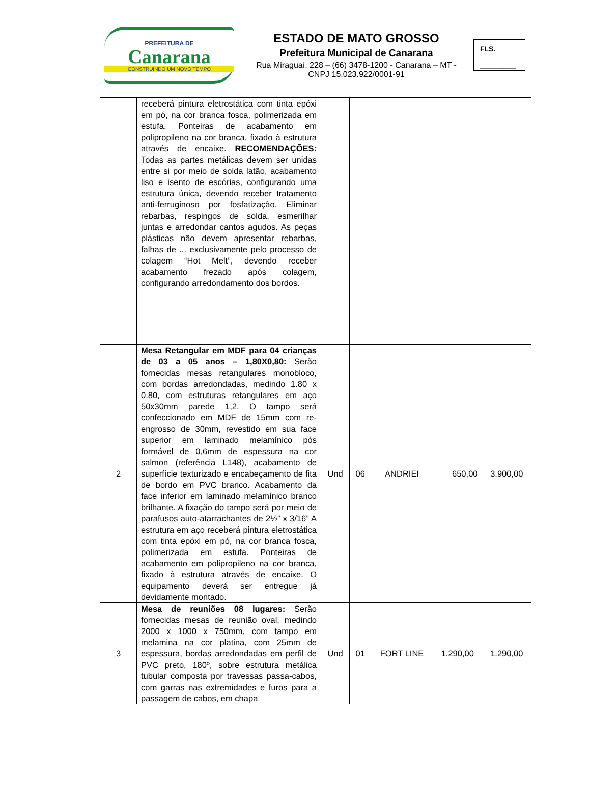PREFEITURA DE
Canarana
CONSTRUINDO UM NOVO TEMPO
ESTADO DE MATO GROSSO
Prefeitura Municipal de Canarana
Rua Miraguaí, 228 – (66) 3478-1200 - Canarana – MT - CNPJ 15.023.922/0001-91
FLS.______
_________
| | receberá pintura eletrostática com tinta epóxi em pó, na cor branca fosca, polimerizada em estufa. Ponteiras de acabamento em polipropileno na cor branca, fixado à estrutura através de encaixe. RECOMENDAÇÕES: Todas as partes metálicas devem ser unidas entre si por meio de solda latão, acabamento liso e isento de escórias, configurando uma estrutura única, devendo receber tratamento anti-ferruginoso por fosfatização. Eliminar rebarbas, respingos de solda, esmerilhar juntas e arredondar cantos agudos. As peças plásticas não devem apresentar rebarbas, falhas de ... exclusivamente pelo processo de colagem “Hot Melt”, devendo receber acabamento frezado após colagem, configurando arredondamento dos bordos. | | | | | |
| 2 | Mesa Retangular em MDF para 04 crianças de 03 a 05 anos – 1,80X0,80: Serão fornecidas mesas retangulares monobloco, com bordas arredondadas, medindo 1.80 x 0.80, com estruturas retangulares em aço 50x30mm parede 1,2. O tampo será confeccionado em MDF de 15mm com re-engrosso de 30mm, revestido em sua face superior em laminado melamínico pós formável de 0,6mm de espessura na cor salmon (referência L148), acabamento de superfície texturizado e encabeçamento de fita de bordo em PVC branco. Acabamento da face inferior em laminado melamínico branco brilhante. A fixação do tampo será por meio de parafusos auto-atarrachantes de 2½” x 3/16” A estrutura em aço receberá pintura eletrostática com tinta epóxi em pó, na cor branca fosca, polimerizada em estufa. Ponteiras de acabamento em polipropileno na cor branca, fixado à estrutura através de encaixe. O equipamento deverá ser entregue já devidamente montado. | Und | 06 | ANDRIEI | 650,00 | 3.900,00 |
| 3 | Mesa de reuniões 08 lugares: Serão fornecidas mesas de reunião oval, medindo 2000 x 1000 x 750mm, com tampo em melamina na cor platina, com 25mm de espessura, bordas arredondadas em perfil de PVC preto, 180º, sobre estrutura metálica tubular composta por travessas passa-cabos, com garras nas extremidades e furos para a passagem de cabos, em chapa | Und | 01 | FORT LINE | 1.290,00 | 1.290,00 |